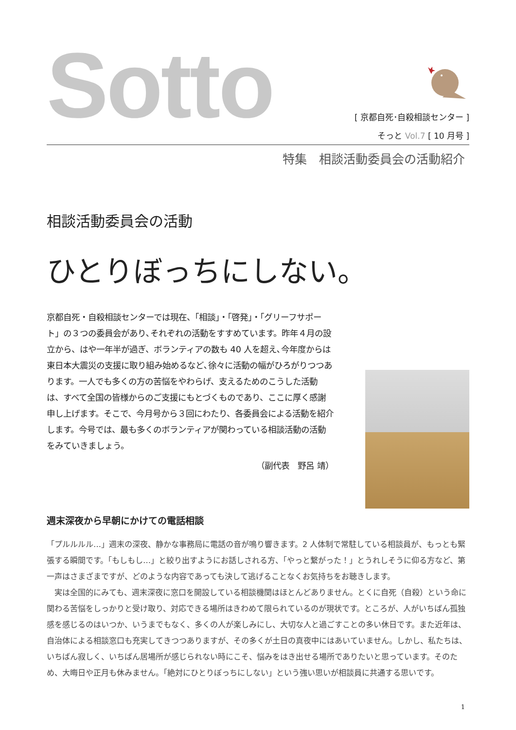Sotto
[ 京都自死･自殺相談センター ]
そっと Vol.7 [ 10 月号 ]
特集　相談活動委員会の活動紹介
相談活動委員会の活動
ひとりぼっちにしない。
京都自死・自殺相談センターでは現在、「相談」・「啓発」・「グリーフサポート」の３つの委員会があり､それぞれの活動をすすめています。昨年４月の設立から、はや一年半が過ぎ、ボランティアの数も 40 人を超え､今年度からは東日本大震災の支援に取り組み始めるなど､徐々に活動の幅がひろがりつつあります。一人でも多くの方の苦悩をやわらげ、支えるためのこうした活動は、すべて全国の皆様からのご支援にもとづくものであり、ここに厚く感謝申し上げます。そこで、今月号から３回にわたり、各委員会による活動を紹介します。今号では、最も多くのボランティアが関わっている相談活動の活動をみていきましょう。
（副代表　野呂 靖）
週末深夜から早朝にかけての電話相談
「プルルルル…」週末の深夜、静かな事務局に電話の音が鳴り響きます。2 人体制で常駐している相談員が、もっとも緊張する瞬間です。「もしもし…」と絞り出すようにお話しされる方、「やっと繋がった！」とうれしそうに仰る方など、第一声はさまざまですが、どのような内容であっても決して逃げることなくお気持ちをお聴きします。
　実は全国的にみても、週末深夜に窓口を開設している相談機関はほとんどありません。とくに自死（自殺）という命に関わる苦悩をしっかりと受け取り、対応できる場所はきわめて限られているのが現状です。ところが、人がいちばん孤独感を感じるのはいつか、いうまでもなく、多くの人が楽しみにし、大切な人と過ごすことの多い休日です。また近年は、自治体による相談窓口も充実してきつつありますが、その多くが土日の真夜中にはあいていません。しかし、私たちは、いちばん寂しく、いちばん居場所が感じられない時にこそ、悩みをはき出せる場所でありたいと思っています。そのため、大晦日や正月も休みません。「絶対にひとりぼっちにしない」という強い思いが相談員に共通する思いです。
1